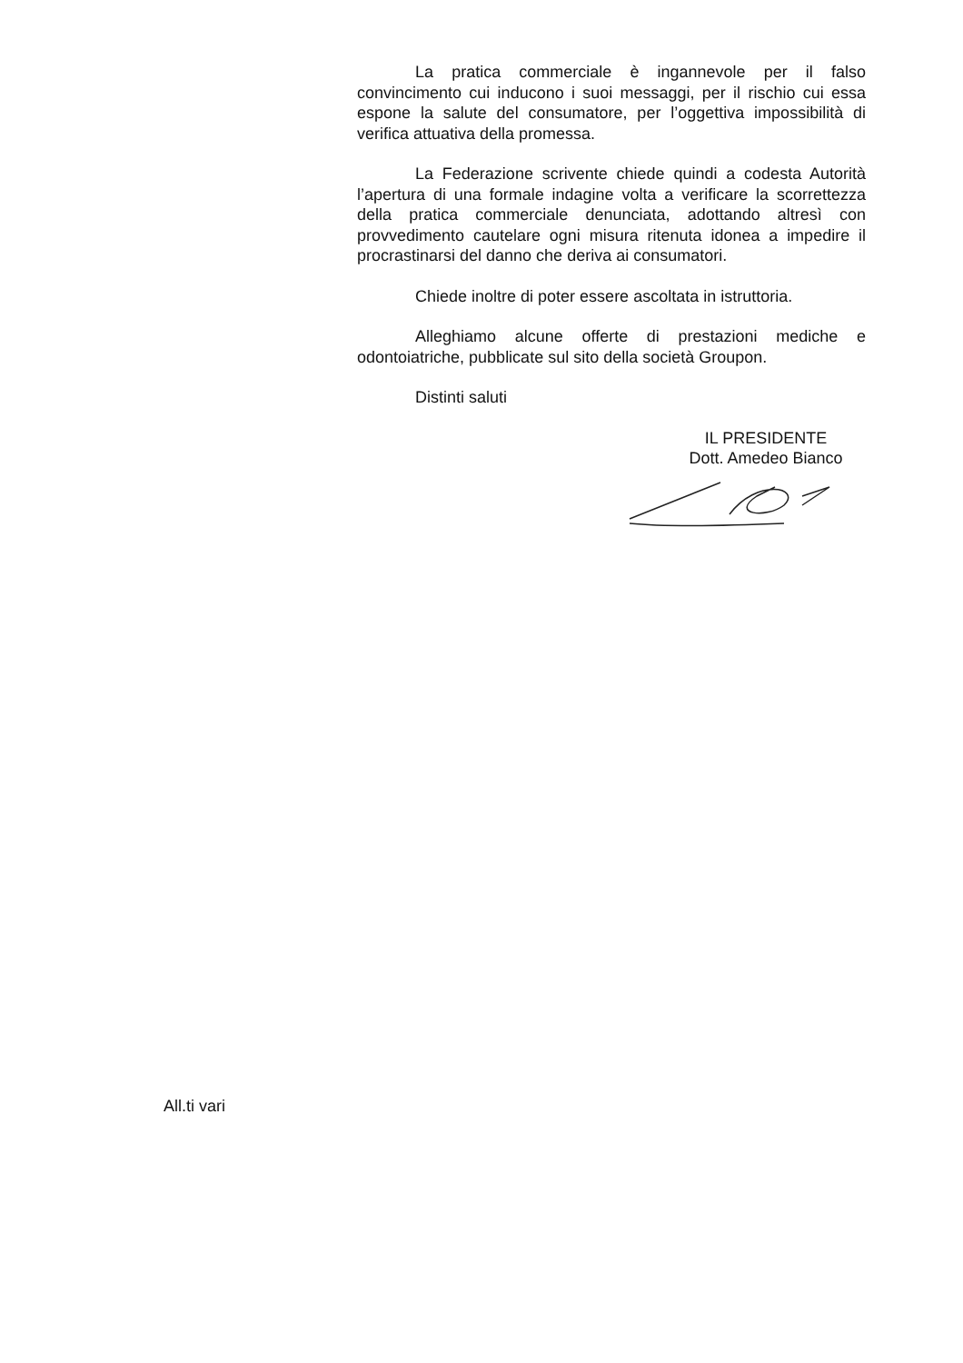La pratica commerciale è ingannevole per il falso convincimento cui inducono i suoi messaggi, per il rischio cui essa espone la salute del consumatore, per l’oggettiva impossibilità di verifica attuativa della promessa.
La Federazione scrivente chiede quindi a codesta Autorità l’apertura di una formale indagine volta a verificare la scorrettezza della pratica commerciale denunciata, adottando altresì con provvedimento cautelare ogni misura ritenuta idonea a impedire il procrastinarsi del danno che deriva ai consumatori.
Chiede inoltre di poter essere ascoltata in istruttoria.
Alleghiamo alcune offerte di prestazioni mediche e odontoiatriche, pubblicate sul sito della società Groupon.
Distinti saluti
IL PRESIDENTE
Dott. Amedeo Bianco
All.ti vari